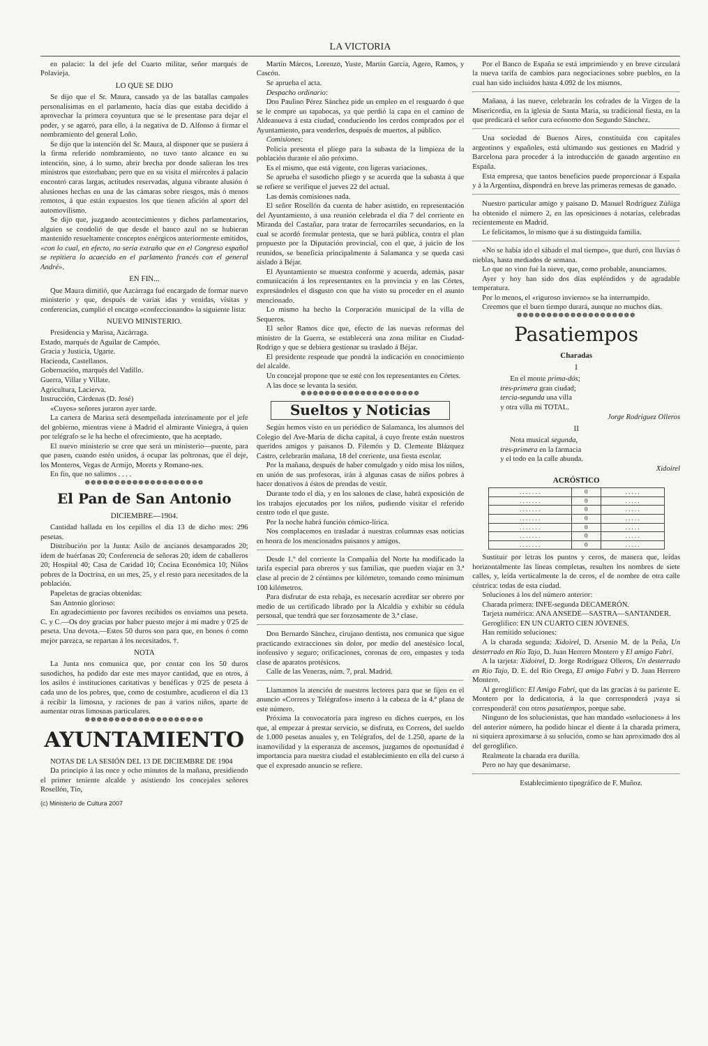LA VICTORIA
en palacio: la del jefe del Cuarto militar, señor marqués de Polavieja.
LO QUE SE DIJO
Se dijo que el Sr. Maura, cansado ya de las batallas campales personalísimas en el parlamento, hacía días que estaba decidido á aprovechar la primera coyuntura que se le presentase para dejar el poder, y se agarró, para ello, á la negativa de D. Alfonso á firmar el nombramiento del general Loño.
Se dijo que la intención del Sr. Maura, al disponer que se pusiera á la firma referido nombramiento, no tuvo tanto alcance en su intención, sino, á lo sumo, abrir brecha por donde salieran los tres ministros que estorbaban; pero que en su visita el miércoles á palacio encontró caras largas, actitudes reservadas, alguna vibrante alusión ó alusiones hechas en una de las cámaras sobre riesgos, más ó menos remotos, á que están expuestos los que tienen afición al sport del automovilismo.
Se dijo que, juzgando acontecimientos y dichos parlamentarios, alguien se condolió de que desde el banco azul no se hubieran mantenido resueltamente conceptos enérgicos anteriormente emitidos, «con lo cual, en efecto, no sería extraño que en el Congreso español se repitiera lo acaecido en el parlamento francés con el general André».
EN FIN...
Que Maura dimitió, que Azcárraga fué encargado de formar nuevo ministerio y que, después de varias idas y venidas, visitas y conferencias, cumplió el encargo «confeccionando» la siguiente lista:
NUEVO MINISTERIO.
Presidencia y Marina, Azcárraga.
Estado, marqués de Aguilar de Campóo.
Gracia y Justicia, Ugarte.
Hacienda, Castellanos.
Gobernación, marqués del Vadillo.
Guerra, Villar y Villate.
Agricultura, Lacierva.
Instrucción, Cárdenas (D. José)
«Cuyos» señores juraron ayer tarde.
La cartera de Marina será desempeñada interinamente por el jefe del gobierno, mientras viene á Madrid el almirante Viniegra, á quien por telégrafo se le ha hecho el ofrecimiento, que ha aceptado.
El nuevo ministerio se cree que será un ministerio—puente, para que pasen, cuando estén unidos, á ocupar las poltronas, que él deje, los Monteros, Vegas de Armijo, Morets y Romano-nes.
En fin, que no salimos . . . .
❁❁❁❁❁❁❁❁❁❁❁❁❁❁❁❁❁❁❁❁
El Pan de San Antonio
DICIEMBRE—1904.
Cantidad hallada en los cepillos el día 13 de dicho mes: 296 pesetas.
Distribución por la Junta: Asilo de ancianos desamparados 20; ídem de huérfanas 20; Conferencia de señoras 20; ídem de caballeros 20; Hospital 40; Casa de Caridad 10; Cocina Económica 10; Niños pobres de la Doctrina, en un mes, 25, y el resto para necesitados de la población.
Papeletas de gracias obtenidas:
San Antonio glorioso:
En agradecimiento por favores recibidos os enviamos una peseta. C. y C.—Os doy gracias por haber puesto mejor á mi madre y 0'25 de peseta. Una devota.—Estos 50 duros son para que, en bonos ó como mejor parezca, se repartan á los necesitados. †.
NOTA
La Junta nos comunica que, por contar con los 50 duros susodichos, ha podido dar este mes mayor cantidad, que en otros, á los asilos é instituciones caritativas y benéficas y 0'25 de peseta á cada uno de los pobres, que, como de costumbre, acudieron el día 13 á recibir la limosna, y raciones de pan á varios niños, aparte de aumentar otras limosnas particulares.
❁❁❁❁❁❁❁❁❁❁❁❁❁❁❁❁❁❁❁❁
AYUNTAMIENTO
NOTAS DE LA SESIÓN DEL 13 DE DICIEMBRE DE 1904
Da principio á las once y ocho minutos de la mañana, presidiendo el primer teniente alcalde y asistiendo los concejales señores Rosellón, Tío,
Martín Márcos, Lorenzo, Yuste, Martín García, Agero, Ramos, y Cascón.
Se aprueba el acta.
Despacho ordinario:
Don Paulino Pérez Sánchez pide un empleo en el resguardo ó que se le compre un tapabocas, ya que perdió la capa en el camino de Aldeanueva á esta ciudad, conduciendo los cerdos comprados por el Ayuntamiento, para venderlos, después de muertos, al público.
Comisiones:
Policía presenta el pliego para la subasta de la limpieza de la población durante el año próximo.
Es el mismo, que está vigente, con ligeras variaciones.
Se aprueba el susodicho pliego y se acuerda que la subasta á que se refiere se verifique el jueves 22 del actual.
Las demás comisiones nada.
El señor Rosellón da cuenta de haber asistido, en representación del Ayuntamiento, á una reunión celebrada el día 7 del corriente en Miranda del Castañar, para tratar de ferrocarriles secundarios, en la cual se acordó formular protesta, que se hará pública, contra el plan propuesto por la Diputación provincial, con el que, á juicio de los reunidos, se beneficia principalmente á Salamanca y se queda casi aislado á Béjar.
El Ayuntamiento se muestra conforme y acuerda, además, pasar comunicación á los representantes en la provincia y en las Córtes, expresándoles el disgusto con que ha visto su proceder en el asunto mencionado.
Lo mismo ha hecho la Corporación municipal de la villa de Sequeros.
El señor Ramos dice que, efecto de las nuevas reformas del ministro de la Guerra, se establecerá una zona militar en Ciudad-Rodrigo y que se debiera gestionar su traslado á Béjar.
El presidente responde que pondrá la indicación en conocimiento del alcalde.
Un concejal propone que se esté con los representantes en Córtes.
A las doce se levanta la sesión.
❁❁❁❁❁❁❁❁❁❁❁❁❁❁❁❁❁❁❁❁
Sueltos y Noticias
Según hemos visto en un periódico de Salamanca, los alumnos del Colegio del Ave-María de dicha capital, á cuyo frente están nuestros queridos amigos y paisanos D. Filemón y D. Clemente Blázquez Castro, celebrarán mañana, 18 del corriente, una fiesta escolar.
Por la mañana, después de haber comulgado y oído misa los niños, en unión de sus profesoras, irán á algunas casas de niños pobres á hacer donativos á éstos de prendas de vestir.
Durante todo el día, y en los salones de clase, habrá exposición de los trabajos ejecutados por los niños, pudiendo visitar el referido centro todo el que guste.
Por la noche habrá función cómico-lírica.
Nos complacemos en trasladar á nuestras columnas esas noticias en honra de los mencionados paisanos y amigos.
Desde 1.º del corriente la Compañía del Norte ha modificado la tarifa especial para obreros y sus familias, que pueden viajar en 3.ª clase al precio de 2 céntimos por kilómetro, tomando como mínimum 100 kilómetros.
Para disfrutar de esta rebaja, es necesario acreditar ser obrero por medio de un certificado librado por la Alcaldía y exhibir su cédula personal, que tendrá que ser forzosamente de 3.ª clase.
Don Bernardo Sánchez, cirujano dentista, nos comunica que sigue practicando extracciones sin dolor, por medio del anestésico local, inofensivo y seguro; orificaciones, coronas de oro, empastes y toda clase de aparatos protésicos.
Calle de las Veneras, núm. 7, pral. Madrid.
Llamamos la atención de nuestros lectores para que se fijen en el anuncio «Correos y Telégrafos» inserto á la cabeza de la 4.ª plana de este número.
Próxima la convocatoria para ingreso en dichos cuerpos, en los que, al empezar á prestar servicio, se disfruta, en Correos, del sueldo de 1.000 pesetas anuales y, en Telégrafos, del de 1.250, aparte de la inamovilidad y la esperanza de ascensos, juzgamos de oportunidad é importancia para nuestra ciudad el establecimiento en ella del curso á que el expresado anuncio se refiere.
Por el Banco de España se está imprimiendo y en breve circulará la nueva tarifa de cambios para negociaciones sobre pueblos, en la cual han sido incluidos hasta 4.092 de los mismos.
Mañana, á las nueve, celebrarán los cofrades de la Virgen de la Misericordia, en la iglesia de Santa María, su tradicional fiesta, en la que predicará el señor cura ecónomo don Segundo Sánchez.
Una sociedad de Buenos Aires, constituida con capitales argentinos y españoles, está ultimando sus gestiones en Madrid y Barcelona para proceder á la introducción de ganado argentino en España.
Esta empresa, que tantos beneficios puede proporcionar á España y á la Argentina, dispondrá en breve las primeras remesas de ganado.
Nuestro particular amigo y paisano D. Manuel Rodríguez Zúñiga ha obtenido el número 2, en las oposiciones á notarías, celebradas recientemente en Madrid.
Le felicitamos, lo mismo que á su distinguida familia.
«No se había ido el sábado el mal tiempo», que duró, con lluvias ó nieblas, hasta mediados de semana.
Lo que no vino fué la nieve, que, como probable, anunciamos.
Ayer y hoy han sido dos días espléndidos y de agradable temperatura.
Por lo menos, el «riguroso invierno» se ha interrumpido.
Creemos que el buen tiempo durará, aunque no muchos días.
❁❁❁❁❁❁❁❁❁❁❁❁❁❁❁❁❁❁❁❁
Pasatiempos
Charadas
I
En el monte prima-dós;
tres-primera gran ciudad;
tercia-segunda una villa
y otra villa mi TOTAL.
Jorge Rodríguez Olleros
II
Nota musical segunda,
tres-primera en la farmacia
y el todo en la calle abunda.
Xidoirel
ACRÓSTICO
| . . . . . . . | 0 | . . . . . |
| . . . . . . . | 0 | . . . . . |
| . . . . . . . | 0 | . . . . . |
| . . . . . . . | 0 | . . . . . |
| . . . . . . . | 0 | . . . . . |
| . . . . . . . | 0 | . . . . . |
| . . . . . . . | 0 | . . . . . |
Sustituir por letras los puntos y ceros, de manera que, leídas horizontalmente las líneas completas, resulten los nombres de siete calles, y, leída verticalmente la de ceros, el de nombre de otra calle céntrica: todas de esta ciudad.
Soluciones á los del número anterior:
Charada primera: INFE-segunda DECAMERÓN.
Tarjeta numérica: ANA ANSEDE—SASTRA—SANTANDER.
Geroglífico: EN UN CUARTO CIEN JÓVENES.
Han remitido soluciones:
A la charada segunda: Xidoirel, D. Arsenio M. de la Peña, Un desterrado en Río Tajo, D. Juan Herrero Montero y El amigo Fabri.
A la tarjeta: Xidoirel, D. Jorge Rodríguez Olleros, Un desterrado en Río Tajo, D. E. del Río Orega, El amigo Fabri y D. Juan Herrero Montero.
Al geroglífico: El Amigo Fabri, que da las gracias á su pariente E. Montero por la dedicatoria, á la que corresponderá ¡vaya si corresponderá! con otros pasatiempos, porque sabe.
Ninguno de los solucionistas, que han mandado «soluciones» á los del anterior número, ha podido hincar el diente á la charada primera, ni siquiera aproximarse á su solución, como se han aproximado dos al del geroglífico.
Realmente la charada era durilla.
Pero no hay que desanimarse.
Establecimiento tipográfico de F. Muñoz.
(c) Ministerio de Cultura 2007